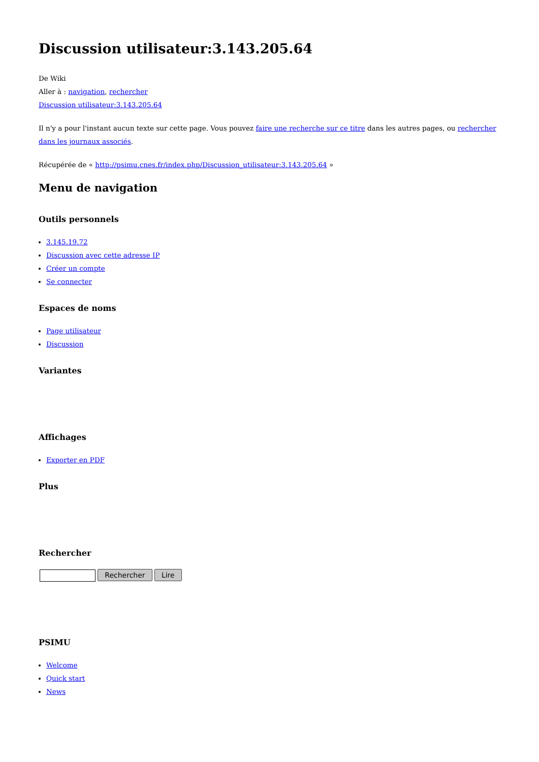Discussion utilisateur:3.143.205.64
De Wiki
Aller à : navigation, rechercher
Discussion utilisateur:3.143.205.64
Il n'y a pour l'instant aucun texte sur cette page. Vous pouvez faire une recherche sur ce titre dans les autres pages, ou rechercher dans les journaux associés.
Récupérée de « http://psimu.cnes.fr/index.php/Discussion_utilisateur:3.143.205.64 »
Menu de navigation
Outils personnels
3.145.19.72
Discussion avec cette adresse IP
Créer un compte
Se connecter
Espaces de noms
Page utilisateur
Discussion
Variantes
Affichages
Exporter en PDF
Plus
Rechercher
Rechercher Lire
PSIMU
Welcome
Quick start
News